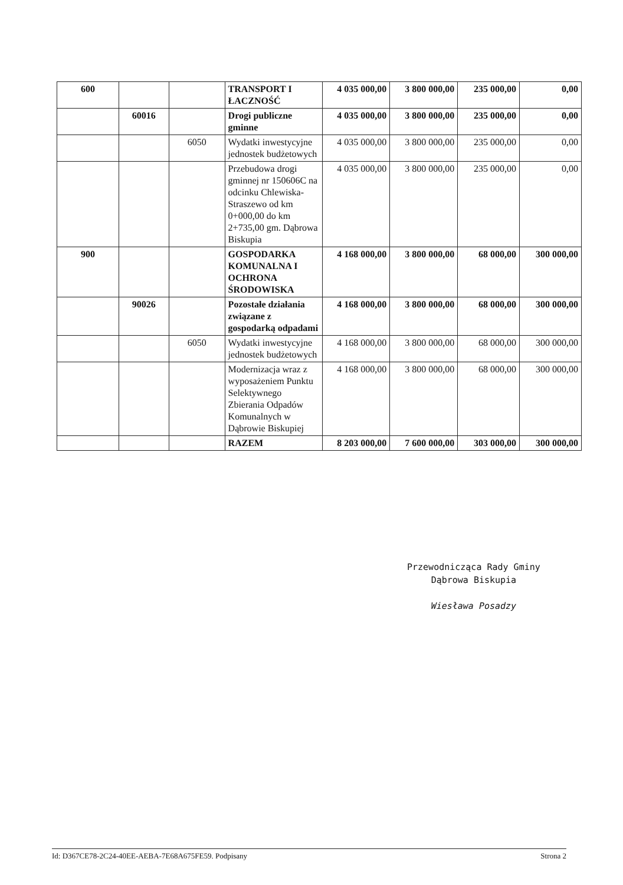| 600 | | | TRANSPORT I ŁACZNOŚĆ | 4 035 000,00 | 3 800 000,00 | 235 000,00 | 0,00 |
| | 60016 | | Drogi publiczne gminne | 4 035 000,00 | 3 800 000,00 | 235 000,00 | 0,00 |
| | | 6050 | Wydatki inwestycyjne jednostek budżetowych | 4 035 000,00 | 3 800 000,00 | 235 000,00 | 0,00 |
| | | | Przebudowa drogi gminnej nr 150606C na odcinku Chlewiska-Straszewo od km 0+000,00 do km 2+735,00 gm. Dąbrowa Biskupia | 4 035 000,00 | 3 800 000,00 | 235 000,00 | 0,00 |
| 900 | | | GOSPODARKA KOMUNALNA I OCHRONA ŚRODOWISKA | 4 168 000,00 | 3 800 000,00 | 68 000,00 | 300 000,00 |
| | 90026 | | Pozostałe działania związane z gospodarką odpadami | 4 168 000,00 | 3 800 000,00 | 68 000,00 | 300 000,00 |
| | | 6050 | Wydatki inwestycyjne jednostek budżetowych | 4 168 000,00 | 3 800 000,00 | 68 000,00 | 300 000,00 |
| | | | Modernizacja wraz z wyposażeniem Punktu Selektywnego Zbierania Odpadów Komunalnych w Dąbrowie Biskupiej | 4 168 000,00 | 3 800 000,00 | 68 000,00 | 300 000,00 |
| | | | RAZEM | 8 203 000,00 | 7 600 000,00 | 303 000,00 | 300 000,00 |
Przewodnicząca Rady Gminy
Dąbrowa Biskupia
Wiesława Posadzy
Id: D367CE78-2C24-40EE-AEBA-7E68A675FE59. Podpisany Strona 2